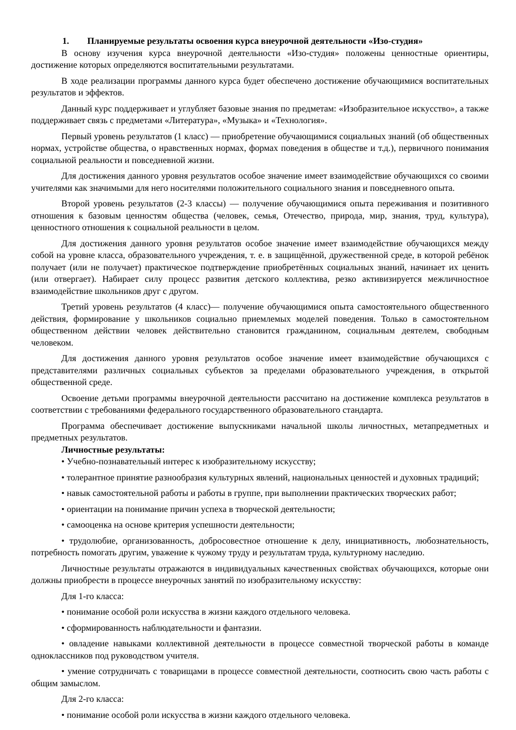1. Планируемые результаты освоения курса внеурочной деятельности «Изо-студия»
В основу изучения курса внеурочной деятельности «Изо-студия» положены ценностные ориентиры, достижение которых определяются воспитательными результатами.
В ходе реализации программы данного курса будет обеспечено достижение обучающимися воспитательных результатов и эффектов.
Данный курс поддерживает и углубляет базовые знания по предметам: «Изобразительное искусство», а также поддерживает связь с предметами «Литература», «Музыка» и «Технология».
Первый уровень результатов (1 класс) — приобретение обучающимися социальных знаний (об общественных нормах, устройстве общества, о нравственных нормах, формах поведения в обществе и т.д.), первичного понимания социальной реальности и повседневной жизни.
Для достижения данного уровня результатов особое значение имеет взаимодействие обучающихся со своими учителями как значимыми для него носителями положительного социального знания и повседневного опыта.
Второй уровень результатов (2-3 классы) — получение обучающимися опыта переживания и позитивного отношения к базовым ценностям общества (человек, семья, Отечество, природа, мир, знания, труд, культура), ценностного отношения к социальной реальности в целом.
Для достижения данного уровня результатов особое значение имеет взаимодействие обучающихся между собой на уровне класса, образовательного учреждения, т. е. в защищённой, дружественной среде, в которой ребёнок получает (или не получает) практическое подтверждение приобретённых социальных знаний, начинает их ценить (или отвергает). Набирает силу процесс развития детского коллектива, резко активизируется межличностное взаимодействие школьников друг с другом.
Третий уровень результатов (4 класс)— получение обучающимися опыта самостоятельного общественного действия, формирование у школьников социально приемлемых моделей поведения. Только в самостоятельном общественном действии человек действительно становится гражданином, социальным деятелем, свободным человеком.
Для достижения данного уровня результатов особое значение имеет взаимодействие обучающихся с представителями различных социальных субъектов за пределами образовательного учреждения, в открытой общественной среде.
Освоение детьми программы внеурочной деятельности рассчитано на достижение комплекса результатов в соответствии с требованиями федерального государственного образовательного стандарта.
Программа обеспечивает достижение выпускниками начальной школы личностных, метапредметных и предметных результатов.
Личностные результаты:
• Учебно-познавательный интерес к изобразительному искусству;
• толерантное принятие разнообразия культурных явлений, национальных ценностей и духовных традиций;
• навык самостоятельной работы и работы в группе, при выполнении практических творческих работ;
• ориентации на понимание причин успеха в творческой деятельности;
• самооценка на основе критерия успешности деятельности;
• трудолюбие, организованность, добросовестное отношение к делу, инициативность, любознательность, потребность помогать другим, уважение к чужому труду и результатам труда, культурному наследию.
Личностные результаты отражаются в индивидуальных качественных свойствах обучающихся, которые они должны приобрести в процессе внеурочных занятий по изобразительному искусству:
Для 1-го класса:
• понимание особой роли искусства в жизни каждого отдельного человека.
• сформированность наблюдательности и фантазии.
• овладение навыками коллективной деятельности в процессе совместной творческой работы в команде одноклассников под руководством учителя.
• умение сотрудничать с товарищами в процессе совместной деятельности, соотносить свою часть работы с общим замыслом.
Для 2-го класса:
• понимание особой роли искусства в жизни каждого отдельного человека.